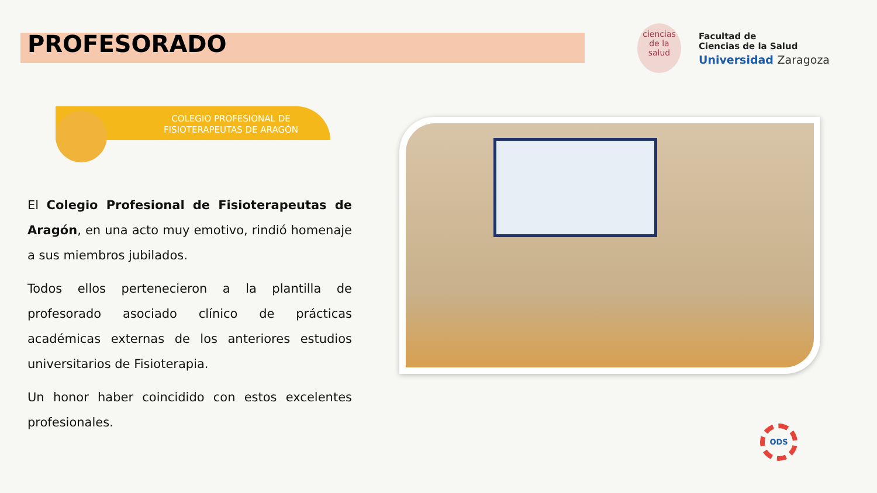PROFESORADO
ciencias
de la salud
Facultad de
Ciencias de la Salud
Universidad Zaragoza
COLEGIO PROFESIONAL DE
FISIOTERAPEUTAS DE ARAGÓN
El Colegio Profesional de Fisioterapeutas de Aragón, en una acto muy emotivo, rindió homenaje a sus miembros jubilados.
Todos ellos pertenecieron a la plantilla de profesorado asociado clínico de prácticas académicas externas de los anteriores estudios universitarios de Fisioterapia.
Un honor haber coincidido con estos excelentes profesionales.
ODS